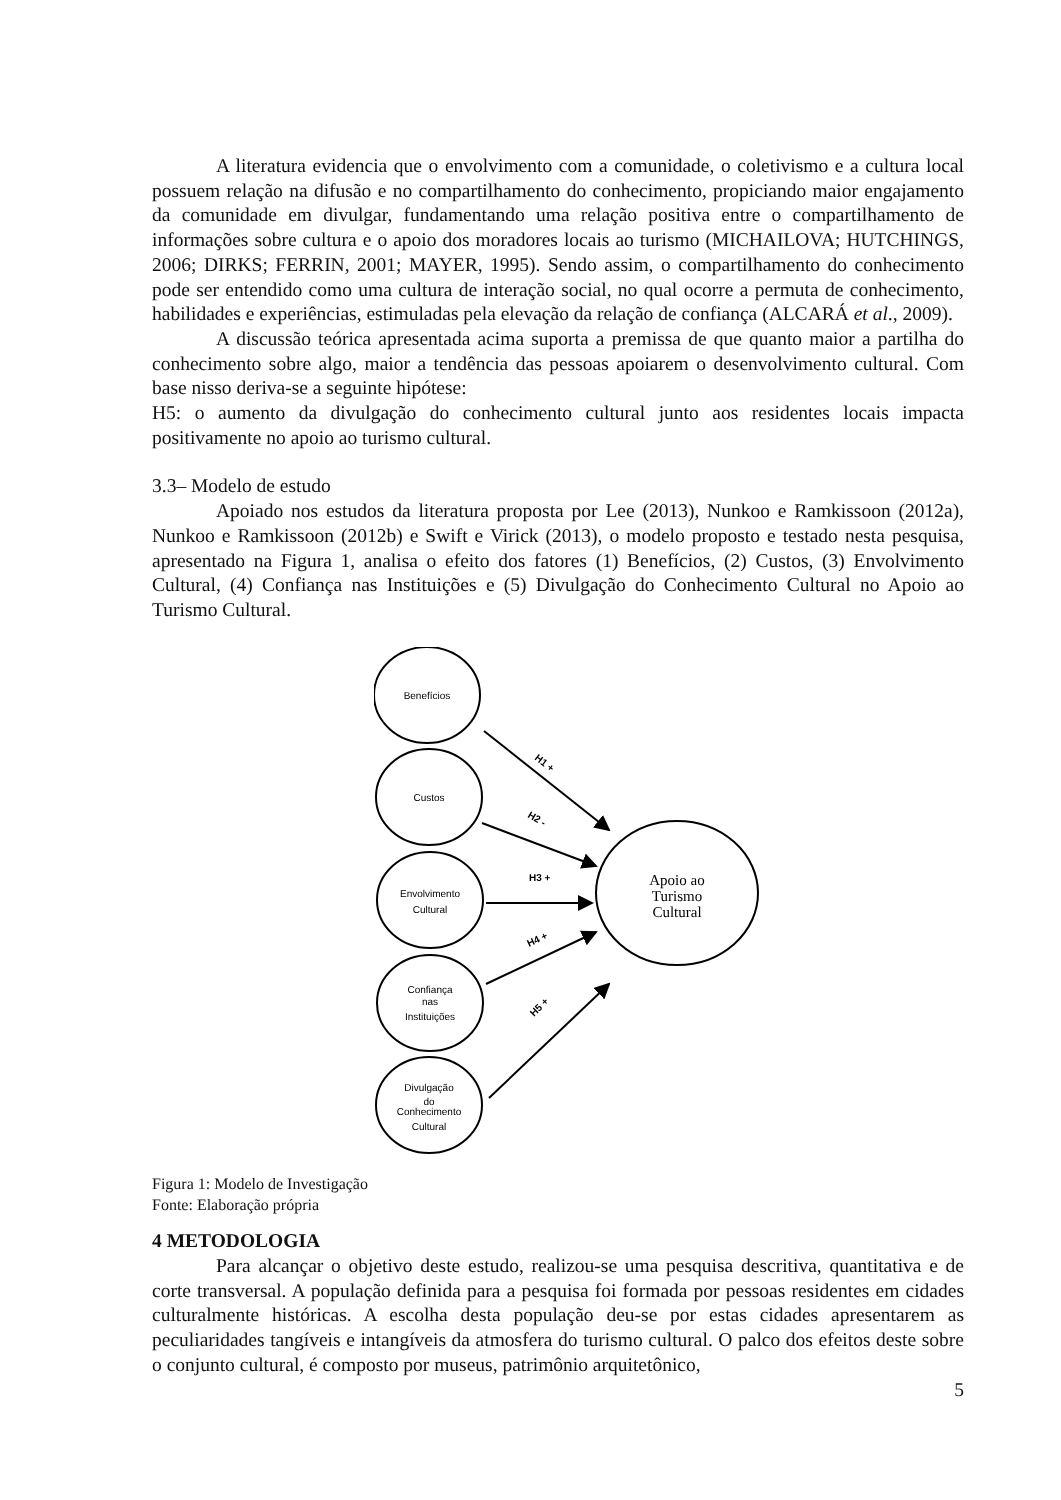A literatura evidencia que o envolvimento com a comunidade, o coletivismo e a cultura local possuem relação na difusão e no compartilhamento do conhecimento, propiciando maior engajamento da comunidade em divulgar, fundamentando uma relação positiva entre o compartilhamento de informações sobre cultura e o apoio dos moradores locais ao turismo (MICHAILOVA; HUTCHINGS, 2006; DIRKS; FERRIN, 2001; MAYER, 1995). Sendo assim, o compartilhamento do conhecimento pode ser entendido como uma cultura de interação social, no qual ocorre a permuta de conhecimento, habilidades e experiências, estimuladas pela elevação da relação de confiança (ALCARÁ et al., 2009).
A discussão teórica apresentada acima suporta a premissa de que quanto maior a partilha do conhecimento sobre algo, maior a tendência das pessoas apoiarem o desenvolvimento cultural. Com base nisso deriva-se a seguinte hipótese:
H5: o aumento da divulgação do conhecimento cultural junto aos residentes locais impacta positivamente no apoio ao turismo cultural.
3.3– Modelo de estudo
Apoiado nos estudos da literatura proposta por Lee (2013), Nunkoo e Ramkissoon (2012a), Nunkoo e Ramkissoon (2012b) e Swift e Virick (2013), o modelo proposto e testado nesta pesquisa, apresentado na Figura 1, analisa o efeito dos fatores (1) Benefícios, (2) Custos, (3) Envolvimento Cultural, (4) Confiança nas Instituições e (5) Divulgação do Conhecimento Cultural no Apoio ao Turismo Cultural.
Benefícios
Custos
Envolvimento
Cultural
Confiança
nas
Instituições
Divulgação
do
Conhecimento
Cultural
H1 +
H2 -
H3 +
H4 +
H5 +
Apoio ao
Turismo
Cultural
Figura 1: Modelo de Investigação
Fonte: Elaboração própria
4 METODOLOGIA
Para alcançar o objetivo deste estudo, realizou-se uma pesquisa descritiva, quantitativa e de corte transversal. A população definida para a pesquisa foi formada por pessoas residentes em cidades culturalmente históricas. A escolha desta população deu-se por estas cidades apresentarem as peculiaridades tangíveis e intangíveis da atmosfera do turismo cultural. O palco dos efeitos deste sobre o conjunto cultural, é composto por museus, patrimônio arquitetônico,
5